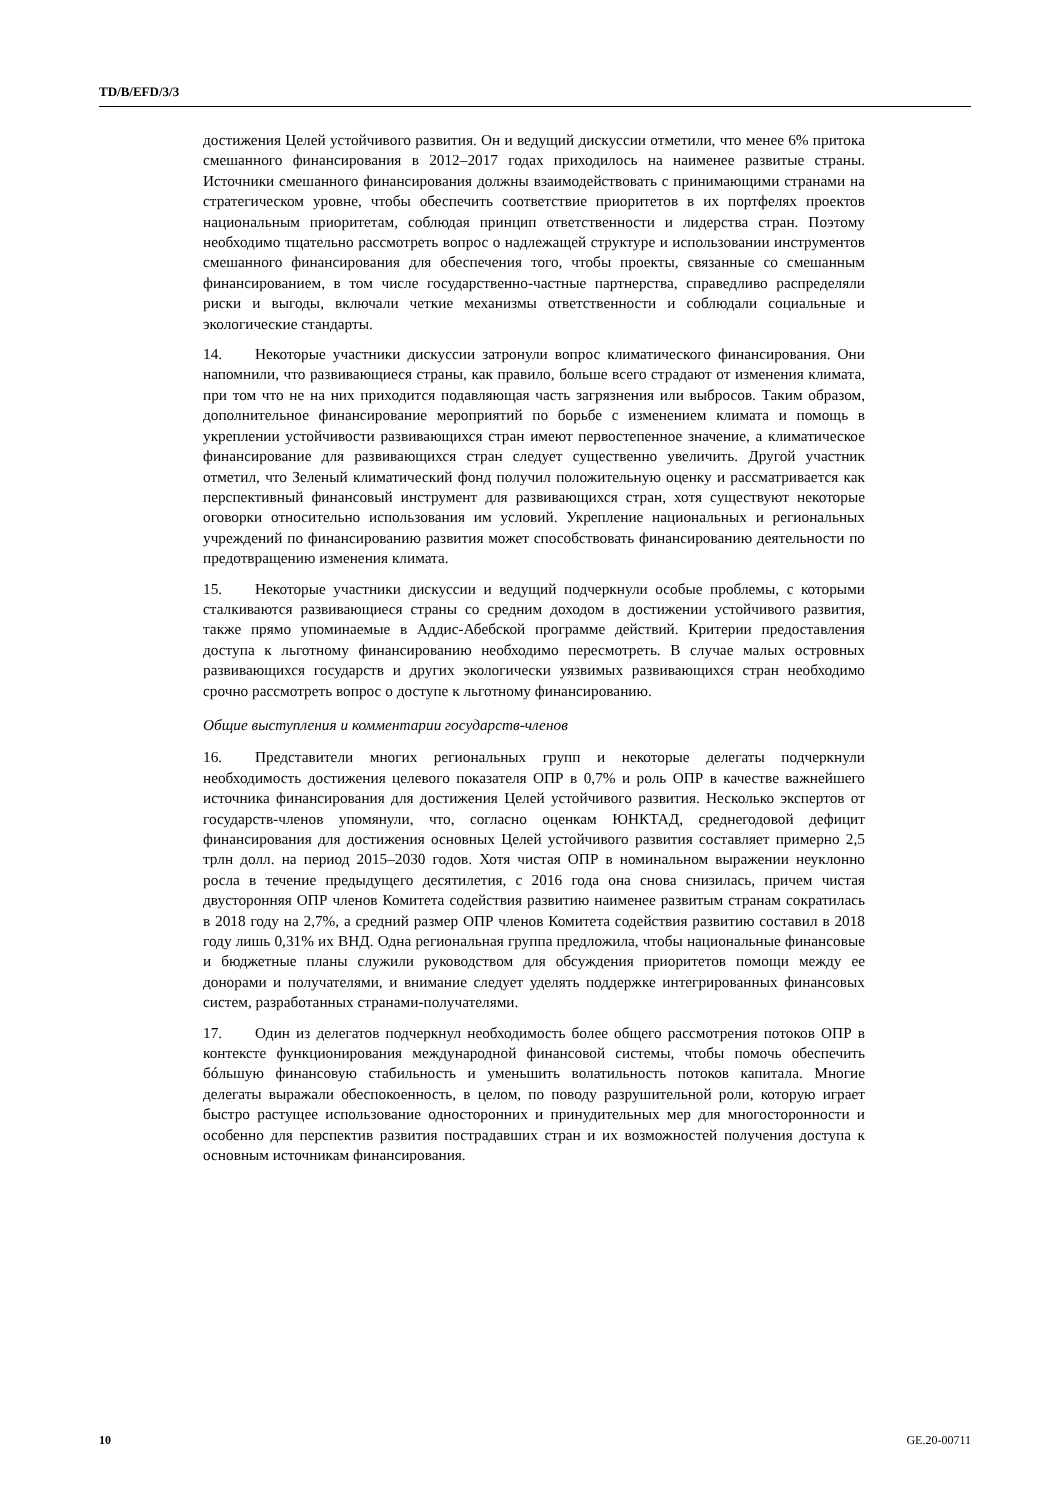TD/B/EFD/3/3
достижения Целей устойчивого развития. Он и ведущий дискуссии отметили, что менее 6% притока смешанного финансирования в 2012–2017 годах приходилось на наименее развитые страны. Источники смешанного финансирования должны взаимодействовать с принимающими странами на стратегическом уровне, чтобы обеспечить соответствие приоритетов в их портфелях проектов национальным приоритетам, соблюдая принцип ответственности и лидерства стран. Поэтому необходимо тщательно рассмотреть вопрос о надлежащей структуре и использовании инструментов смешанного финансирования для обеспечения того, чтобы проекты, связанные со смешанным финансированием, в том числе государственно-частные партнерства, справедливо распределяли риски и выгоды, включали четкие механизмы ответственности и соблюдали социальные и экологические стандарты.
14. Некоторые участники дискуссии затронули вопрос климатического финансирования. Они напомнили, что развивающиеся страны, как правило, больше всего страдают от изменения климата, при том что не на них приходится подавляющая часть загрязнения или выбросов. Таким образом, дополнительное финансирование мероприятий по борьбе с изменением климата и помощь в укреплении устойчивости развивающихся стран имеют первостепенное значение, а климатическое финансирование для развивающихся стран следует существенно увеличить. Другой участник отметил, что Зеленый климатический фонд получил положительную оценку и рассматривается как перспективный финансовый инструмент для развивающихся стран, хотя существуют некоторые оговорки относительно использования им условий. Укрепление национальных и региональных учреждений по финансированию развития может способствовать финансированию деятельности по предотвращению изменения климата.
15. Некоторые участники дискуссии и ведущий подчеркнули особые проблемы, с которыми сталкиваются развивающиеся страны со средним доходом в достижении устойчивого развития, также прямо упоминаемые в Аддис-Абебской программе действий. Критерии предоставления доступа к льготному финансированию необходимо пересмотреть. В случае малых островных развивающихся государств и других экологически уязвимых развивающихся стран необходимо срочно рассмотреть вопрос о доступе к льготному финансированию.
Общие выступления и комментарии государств-членов
16. Представители многих региональных групп и некоторые делегаты подчеркнули необходимость достижения целевого показателя ОПР в 0,7% и роль ОПР в качестве важнейшего источника финансирования для достижения Целей устойчивого развития. Несколько экспертов от государств-членов упомянули, что, согласно оценкам ЮНКТАД, среднегодовой дефицит финансирования для достижения основных Целей устойчивого развития составляет примерно 2,5 трлн долл. на период 2015–2030 годов. Хотя чистая ОПР в номинальном выражении неуклонно росла в течение предыдущего десятилетия, с 2016 года она снова снизилась, причем чистая двусторонняя ОПР членов Комитета содействия развитию наименее развитым странам сократилась в 2018 году на 2,7%, а средний размер ОПР членов Комитета содействия развитию составил в 2018 году лишь 0,31% их ВНД. Одна региональная группа предложила, чтобы национальные финансовые и бюджетные планы служили руководством для обсуждения приоритетов помощи между ее донорами и получателями, и внимание следует уделять поддержке интегрированных финансовых систем, разработанных странами-получателями.
17. Один из делегатов подчеркнул необходимость более общего рассмотрения потоков ОПР в контексте функционирования международной финансовой системы, чтобы помочь обеспечить бóльшую финансовую стабильность и уменьшить волатильность потоков капитала. Многие делегаты выражали обеспокоенность, в целом, по поводу разрушительной роли, которую играет быстро растущее использование односторонних и принудительных мер для многосторонности и особенно для перспектив развития пострадавших стран и их возможностей получения доступа к основным источникам финансирования.
10 GE.20-00711